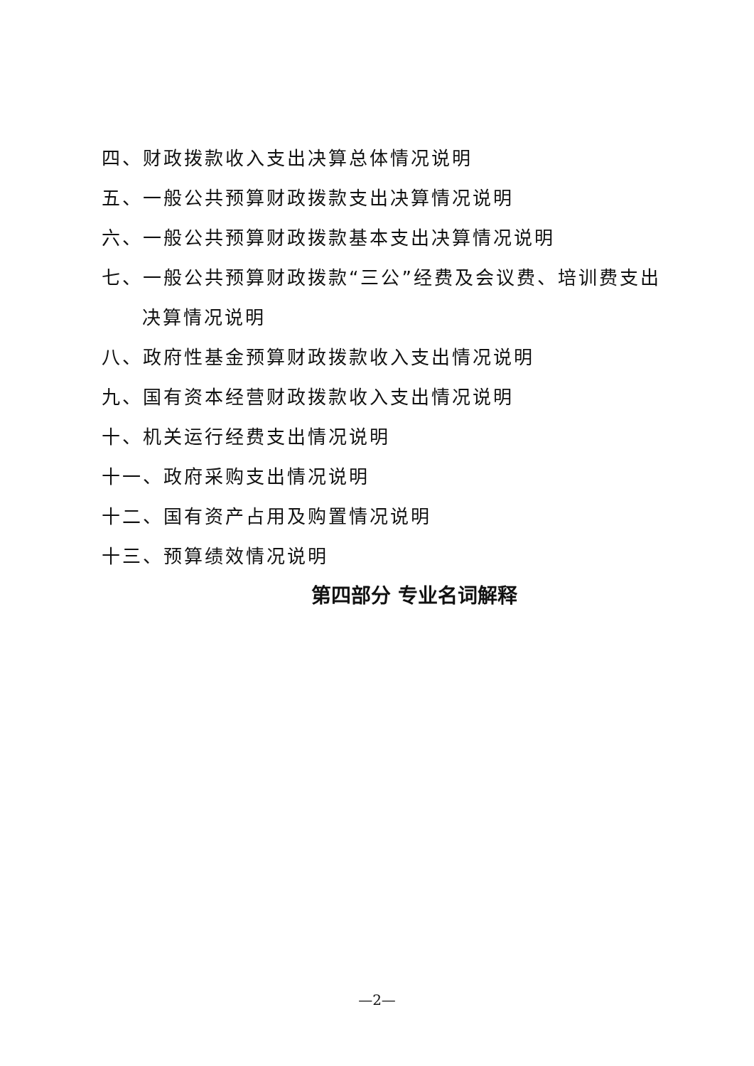四、财政拨款收入支出决算总体情况说明
五、一般公共预算财政拨款支出决算情况说明
六、一般公共预算财政拨款基本支出决算情况说明
七、一般公共预算财政拨款“三公”经费及会议费、培训费支出
决算情况说明
八、政府性基金预算财政拨款收入支出情况说明
九、国有资本经营财政拨款收入支出情况说明
十、机关运行经费支出情况说明
十一、政府采购支出情况说明
十二、国有资产占用及购置情况说明
十三、预算绩效情况说明
第四部分 专业名词解释
—2—